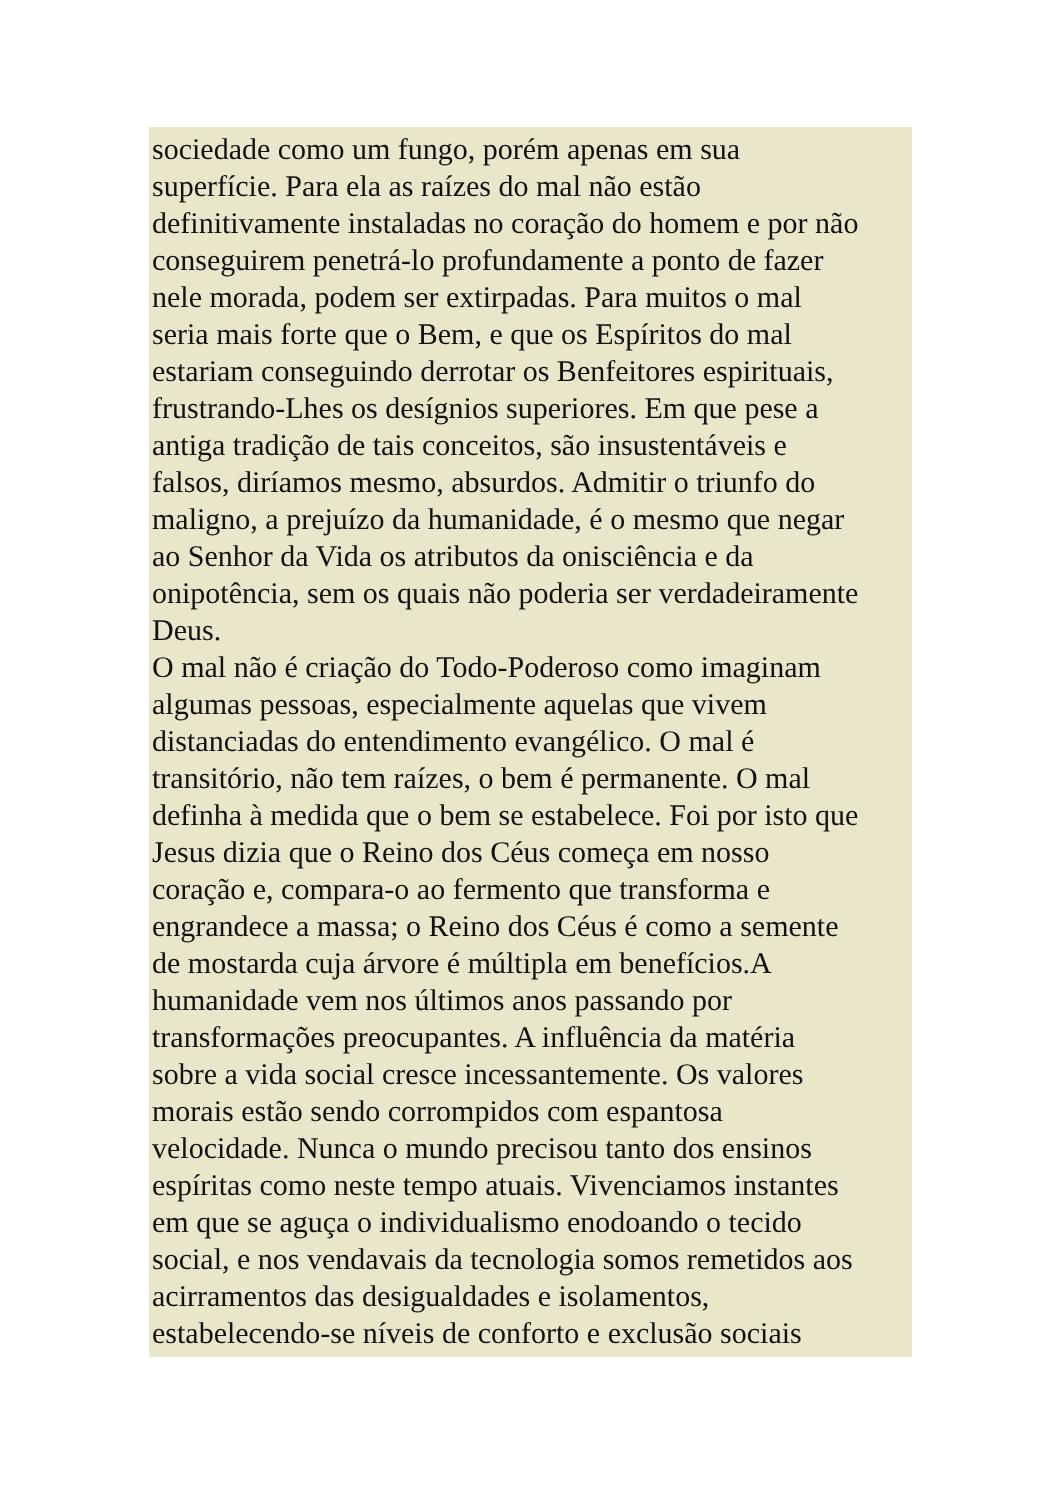sociedade como um fungo, porém apenas em sua
superfície. Para ela as raízes do mal não estão
definitivamente instaladas no coração do homem e por não
conseguirem penetrá-lo profundamente a ponto de fazer
nele morada, podem ser extirpadas. Para muitos o mal
seria mais forte que o Bem, e que os Espíritos do mal
estariam conseguindo derrotar os Benfeitores espirituais,
frustrando-Lhes os desígnios superiores. Em que pese a
antiga tradição de tais conceitos, são insustentáveis e
falsos, diríamos mesmo, absurdos. Admitir o triunfo do
maligno, a prejuízo da humanidade, é o mesmo que negar
ao Senhor da Vida os atributos da onisciência e da
onipotência, sem os quais não poderia ser verdadeiramente
Deus.
O mal não é criação do Todo-Poderoso como imaginam
algumas pessoas, especialmente aquelas que vivem
distanciadas do entendimento evangélico. O mal é
transitório, não tem raízes, o bem é permanente. O mal
definha à medida que o bem se estabelece. Foi por isto que
Jesus dizia que o Reino dos Céus começa em nosso
coração e, compara-o ao fermento que transforma e
engrandece a massa; o Reino dos Céus é como a semente
de mostarda cuja árvore é múltipla em benefícios.A
humanidade vem nos últimos anos passando por
transformações preocupantes. A influência da matéria
sobre a vida social cresce incessantemente. Os valores
morais estão sendo corrompidos com espantosa
velocidade. Nunca o mundo precisou tanto dos ensinos
espíritas como neste tempo atuais. Vivenciamos instantes
em que se aguça o individualismo enodoando o tecido
social, e nos vendavais da tecnologia somos remetidos aos
acirramentos das desigualdades e isolamentos,
estabelecendo-se níveis de conforto e exclusão sociais